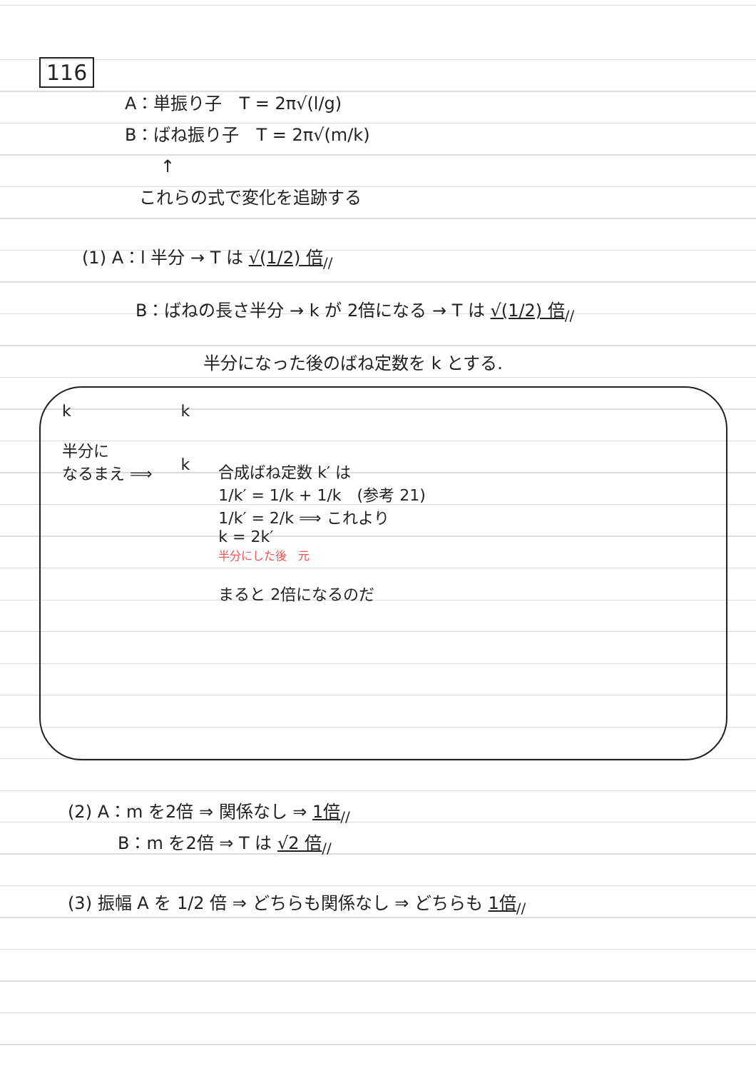116
A：単振り子　T = 2π√(l/g)
B：ばね振り子　T = 2π√(m/k)
↑
これらの式で変化を追跡する
(1) A：l 半分 → T は √(1/2) 倍<sub>//</sub>
B：ばねの長さ半分 → k が 2倍になる → T は √(1/2) 倍<sub>//</sub>
半分になった後のばね定数を k とする.
k
半分に
なるまえ ⟹
k
k
合成ばね定数 k′ は
1/k′ = 1/k + 1/k　(参考 21)
1/k′ = 2/k ⟹ これより
k = 2k′
半分にした後　元
まると 2倍になるのだ
(2) A：m を2倍 ⇒ 関係なし ⇒ 1倍<sub>//</sub>
B：m を2倍 ⇒ T は √2 倍<sub>//</sub>
(3) 振幅 A を 1/2 倍 ⇒ どちらも関係なし ⇒ どちらも 1倍<sub>//</sub>